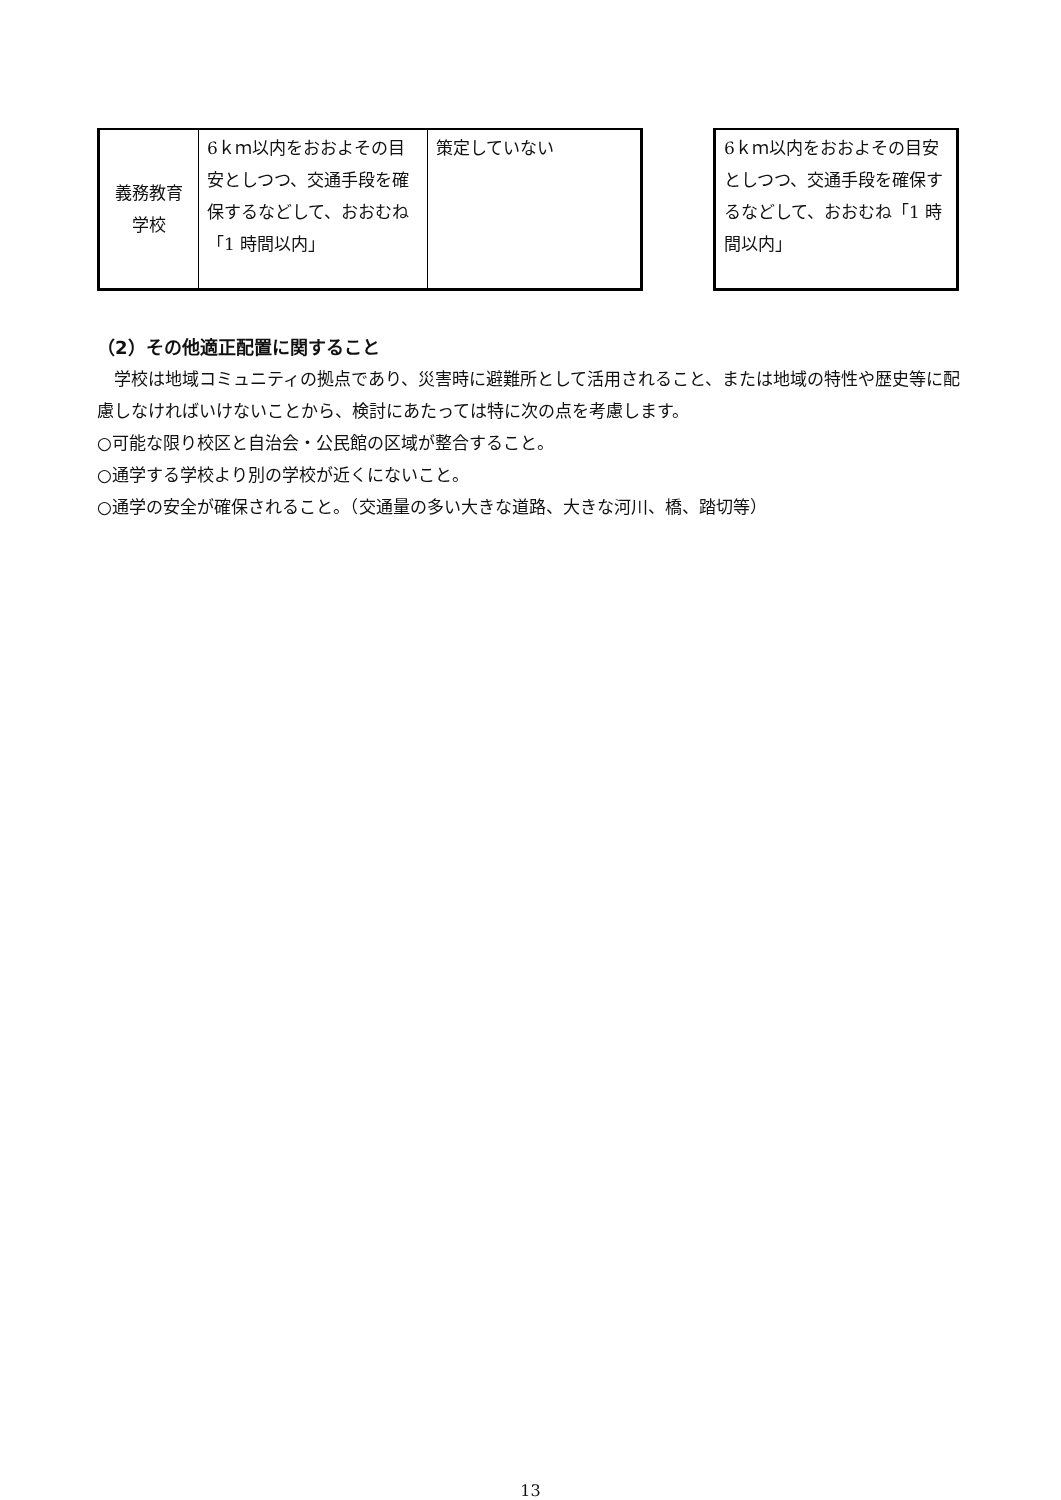| 義務教育 学校 | 6ｋｍ以内をおおよその目安としつつ、交通手段を確保するなどして、おおむね「1 時間以内」 | 策定していない |
| 6ｋｍ以内をおおよその目安としつつ、交通手段を確保するなどして、おおむね「1 時間以内」 |
（2）その他適正配置に関すること
　学校は地域コミュニティの拠点であり、災害時に避難所として活用されること、または地域の特性や歴史等に配慮しなければいけないことから、検討にあたっては特に次の点を考慮します。
○可能な限り校区と自治会・公民館の区域が整合すること。
○通学する学校より別の学校が近くにないこと。
○通学の安全が確保されること。（交通量の多い大きな道路、大きな河川、橋、踏切等）
13